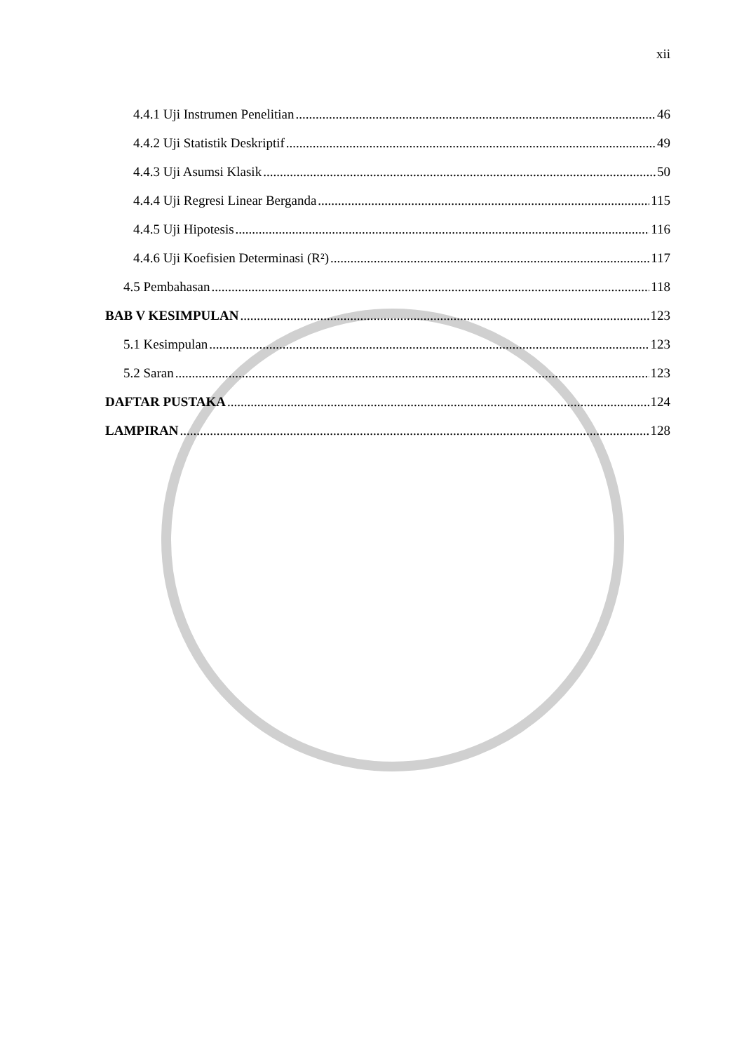xii
4.4.1 Uji Instrumen Penelitian 46
4.4.2 Uji Statistik Deskriptif 49
4.4.3 Uji Asumsi Klasik 50
4.4.4 Uji Regresi Linear Berganda 115
4.4.5 Uji Hipotesis 116
4.4.6 Uji Koefisien Determinasi (R²) 117
4.5 Pembahasan 118
BAB V KESIMPULAN 123
5.1 Kesimpulan 123
5.2 Saran 123
DAFTAR PUSTAKA 124
LAMPIRAN 128